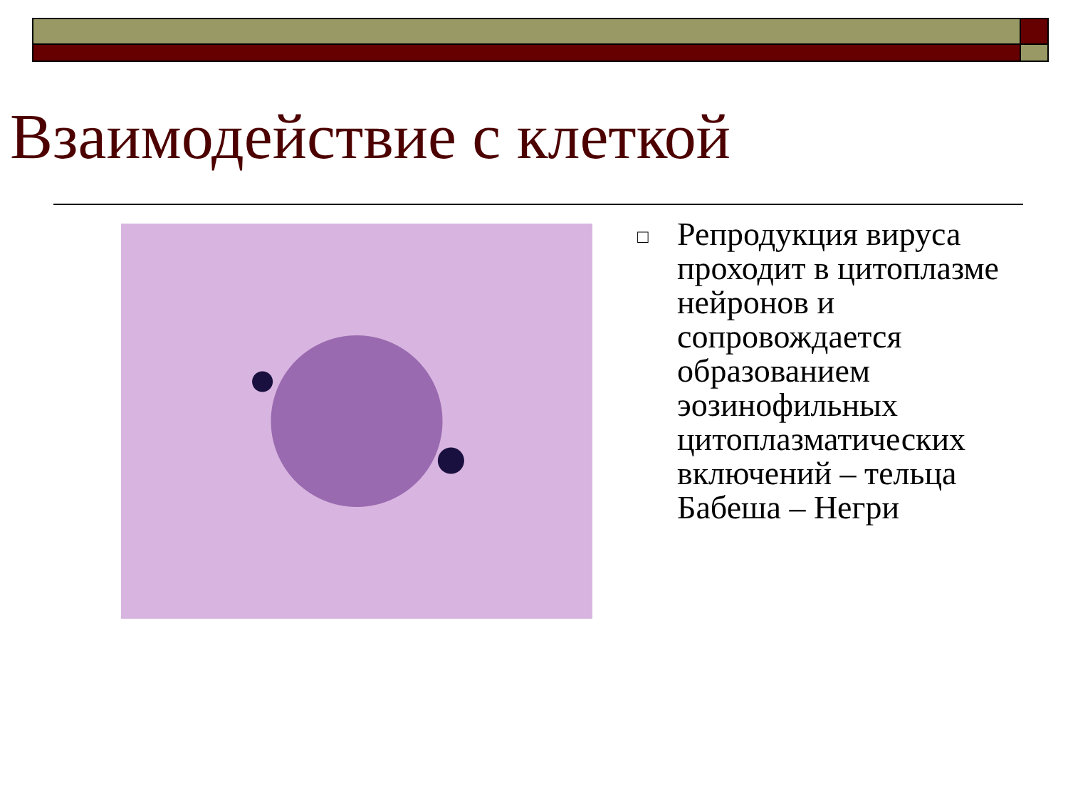Взаимодействие с клеткой
□
Репродукция вируса проходит в цитоплазме нейронов и сопровождается образованием эозинофильных цитоплазматических включений – тельца Бабеша – Негри